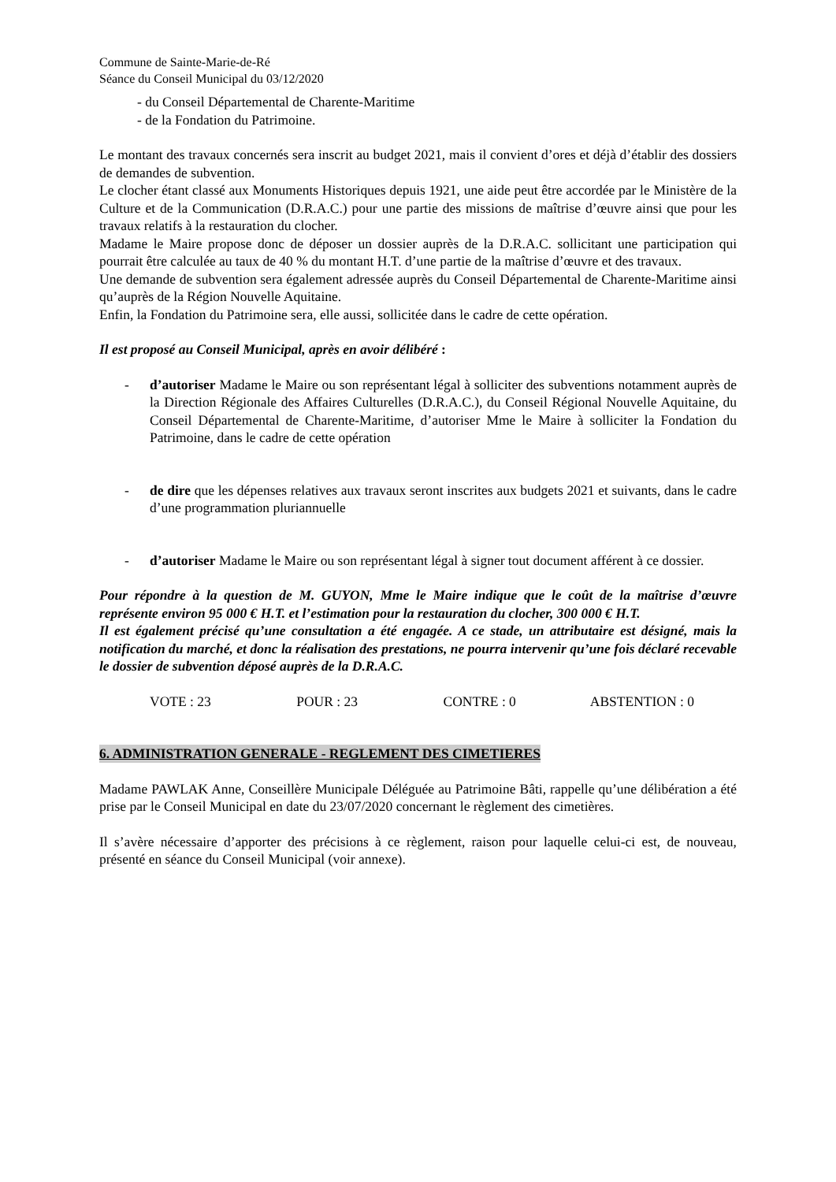Commune de Sainte-Marie-de-Ré
Séance du Conseil Municipal du 03/12/2020
- du Conseil Départemental de Charente-Maritime
- de la Fondation du Patrimoine.
Le montant des travaux concernés sera inscrit au budget 2021, mais il convient d’ores et déjà d’établir des dossiers de demandes de subvention.
Le clocher étant classé aux Monuments Historiques depuis 1921, une aide peut être accordée par le Ministère de la Culture et de la Communication (D.R.A.C.) pour une partie des missions de maîtrise d’œuvre ainsi que pour les travaux relatifs à la restauration du clocher.
Madame le Maire propose donc de déposer un dossier auprès de la D.R.A.C. sollicitant une participation qui pourrait être calculée au taux de 40 % du montant H.T. d’une partie de la maîtrise d’œuvre et des travaux.
Une demande de subvention sera également adressée auprès du Conseil Départemental de Charente-Maritime ainsi qu’auprès de la Région Nouvelle Aquitaine.
Enfin, la Fondation du Patrimoine sera, elle aussi, sollicitée dans le cadre de cette opération.
Il est proposé au Conseil Municipal, après en avoir délibéré :
- d’autoriser Madame le Maire ou son représentant légal à solliciter des subventions notamment auprès de la Direction Régionale des Affaires Culturelles (D.R.A.C.), du Conseil Régional Nouvelle Aquitaine, du Conseil Départemental de Charente-Maritime, d’autoriser Mme le Maire à solliciter la Fondation du Patrimoine, dans le cadre de cette opération
- de dire que les dépenses relatives aux travaux seront inscrites aux budgets 2021 et suivants, dans le cadre d’une programmation pluriannuelle
- d’autoriser Madame le Maire ou son représentant légal à signer tout document afférent à ce dossier.
Pour répondre à la question de M. GUYON, Mme le Maire indique que le coût de la maîtrise d’œuvre représente environ 95 000 € H.T. et l’estimation pour la restauration du clocher, 300 000 € H.T.
Il est également précisé qu’une consultation a été engagée. A ce stade, un attributaire est désigné, mais la notification du marché, et donc la réalisation des prestations, ne pourra intervenir qu’une fois déclaré recevable le dossier de subvention déposé auprès de la D.R.A.C.
VOTE : 23 POUR : 23 CONTRE : 0 ABSTENTION : 0
6. ADMINISTRATION GENERALE - REGLEMENT DES CIMETIERES
Madame PAWLAK Anne, Conseillère Municipale Déléguée au Patrimoine Bâti, rappelle qu’une délibération a été prise par le Conseil Municipal en date du 23/07/2020 concernant le règlement des cimetières.
Il s’avère nécessaire d’apporter des précisions à ce règlement, raison pour laquelle celui-ci est, de nouveau, présenté en séance du Conseil Municipal (voir annexe).